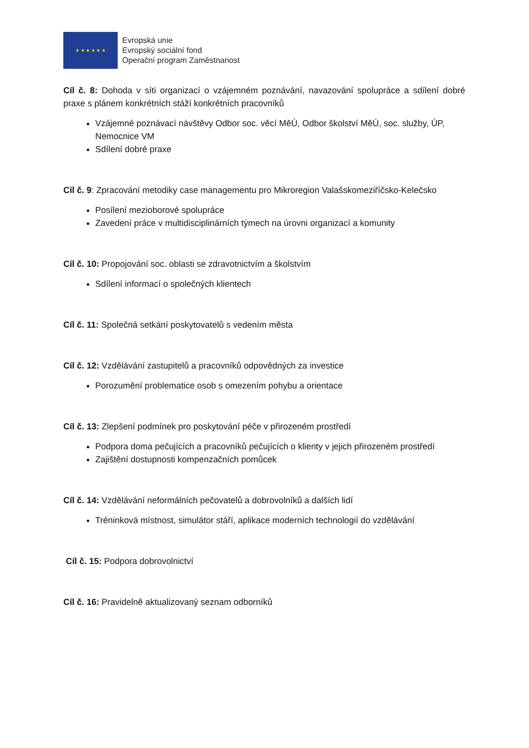★ ★ ★ ★ ★ ★
Evropská unie
Evropský sociální fond
Operační program Zaměstnanost
Cíl č. 8: Dohoda v síti organizací o vzájemném poznávání, navazování spolupráce a sdílení dobré praxe s plánem konkrétních stáží konkrétních pracovníků
Vzájemné poznávací návštěvy Odbor soc. věcí MěÚ, Odbor školství MěÚ, soc. služby, ÚP, Nemocnice VM
Sdílení dobré praxe
Cíl č. 9: Zpracování metodiky case managementu pro Mikroregion Valašskomeziříčsko-Kelečsko
Posílení mezioborové spolupráce
Zavedení práce v multidisciplinárních týmech na úrovni organizací a komunity
Cíl č. 10: Propojování soc. oblasti se zdravotnictvím a školstvím
Sdílení informací o společných klientech
Cíl č. 11: Společná setkání poskytovatelů s vedením města
Cíl č. 12: Vzdělávání zastupitelů a pracovníků odpovědných za investice
Porozumění problematice osob s omezením pohybu a orientace
Cíl č. 13: Zlepšení podmínek pro poskytování péče v přirozeném prostředí
Podpora doma pečujících a pracovníků pečujících o klienty v jejich přirozeném prostředí
Zajištění dostupnosti kompenzačních pomůcek
Cíl č. 14: Vzdělávání neformálních pečovatelů a dobrovolníků a dalších lidí
Tréninková místnost, simulátor stáří, aplikace moderních technologií do vzdělávání
Cíl č. 15: Podpora dobrovolnictví
Cíl č. 16: Pravidelně aktualizovaný seznam odborníků